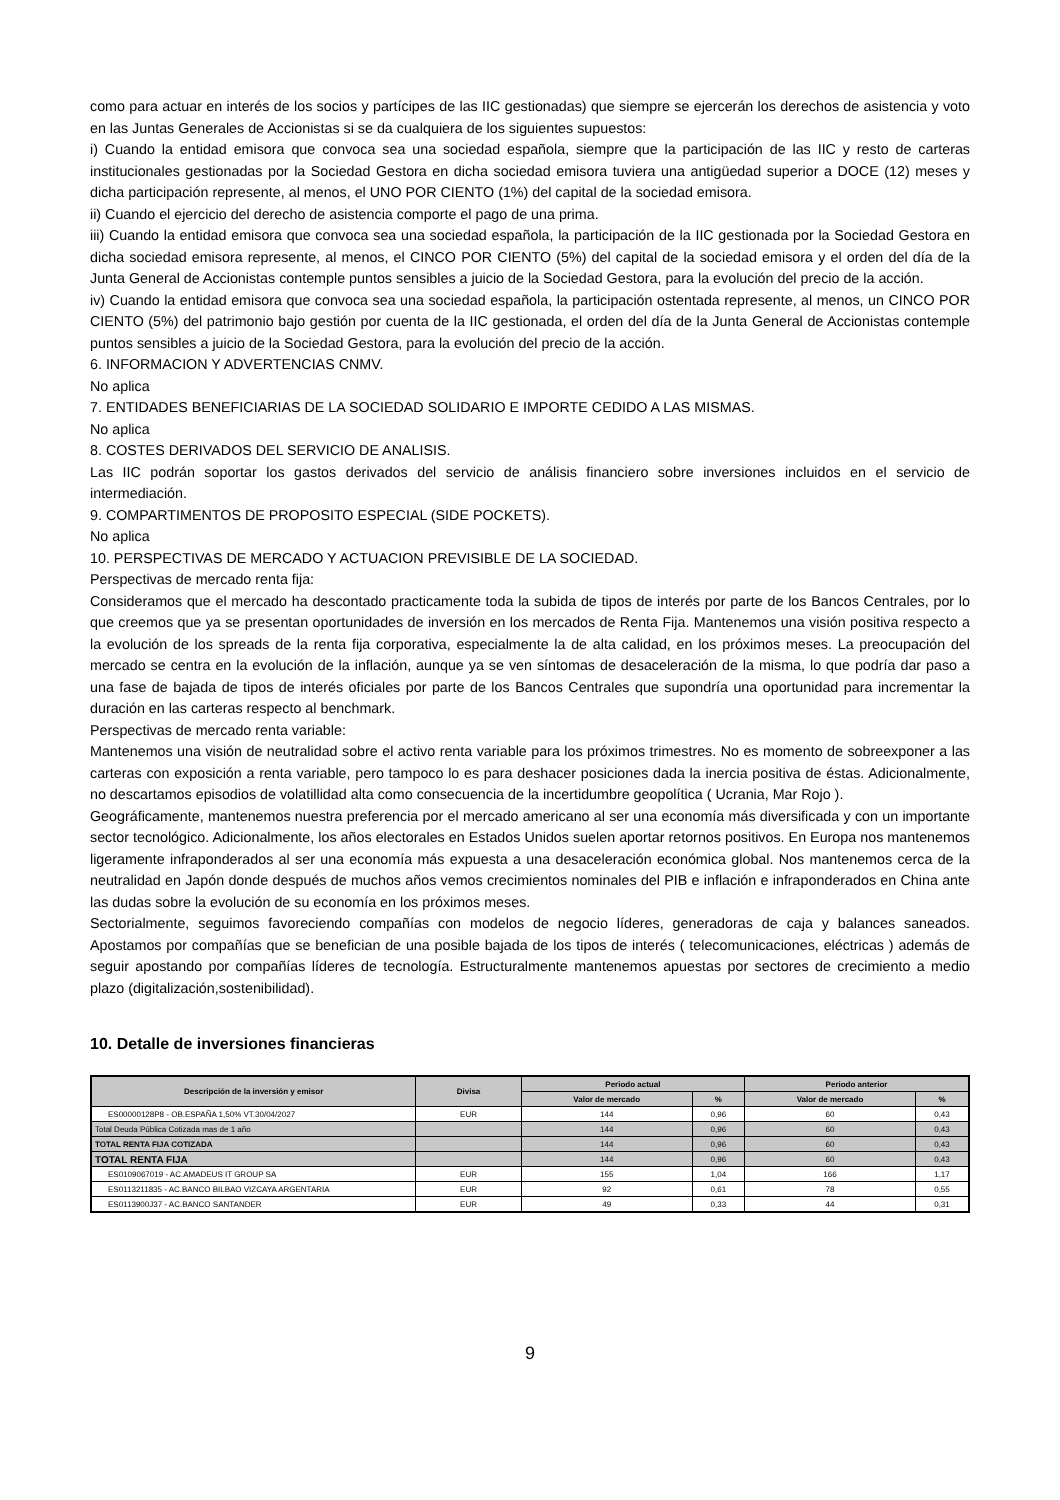como para actuar en interés de los socios y partícipes de las IIC gestionadas) que siempre se ejercerán los derechos de asistencia y voto en las Juntas Generales de Accionistas si se da cualquiera de los siguientes supuestos:
i) Cuando la entidad emisora que convoca sea una sociedad española, siempre que la participación de las IIC y resto de carteras institucionales gestionadas por la Sociedad Gestora en dicha sociedad emisora tuviera una antigüedad superior a DOCE (12) meses y dicha participación represente, al menos, el UNO POR CIENTO (1%) del capital de la sociedad emisora.
ii) Cuando el ejercicio del derecho de asistencia comporte el pago de una prima.
iii) Cuando la entidad emisora que convoca sea una sociedad española, la participación de la IIC gestionada por la Sociedad Gestora en dicha sociedad emisora represente, al menos, el CINCO POR CIENTO (5%) del capital de la sociedad emisora y el orden del día de la Junta General de Accionistas contemple puntos sensibles a juicio de la Sociedad Gestora, para la evolución del precio de la acción.
iv) Cuando la entidad emisora que convoca sea una sociedad española, la participación ostentada represente, al menos, un CINCO POR CIENTO (5%) del patrimonio bajo gestión por cuenta de la IIC gestionada, el orden del día de la Junta General de Accionistas contemple puntos sensibles a juicio de la Sociedad Gestora, para la evolución del precio de la acción.
6. INFORMACION Y ADVERTENCIAS CNMV.
No aplica
7. ENTIDADES BENEFICIARIAS DE LA SOCIEDAD SOLIDARIO E IMPORTE CEDIDO A LAS MISMAS.
No aplica
8. COSTES DERIVADOS DEL SERVICIO DE ANALISIS.
Las IIC podrán soportar los gastos derivados del servicio de análisis financiero sobre inversiones incluidos en el servicio de intermediación.
9. COMPARTIMENTOS DE PROPOSITO ESPECIAL (SIDE POCKETS).
No aplica
10. PERSPECTIVAS DE MERCADO Y ACTUACION PREVISIBLE DE LA SOCIEDAD.
Perspectivas de mercado renta fija:
Consideramos que el mercado ha descontado practicamente toda la subida de tipos de interés por parte de los Bancos Centrales, por lo que creemos que ya se presentan oportunidades de inversión en los mercados de Renta Fija. Mantenemos una visión positiva respecto a la evolución de los spreads de la renta fija corporativa, especialmente la de alta calidad, en los próximos meses. La preocupación del mercado se centra en la evolución de la inflación, aunque ya se ven síntomas de desaceleración de la misma, lo que podría dar paso a una fase de bajada de tipos de interés oficiales por parte de los Bancos Centrales que supondría una oportunidad para incrementar la duración en las carteras respecto al benchmark.
Perspectivas de mercado renta variable:
Mantenemos una visión de neutralidad sobre el activo renta variable para los próximos trimestres. No es momento de sobreexponer a las carteras con exposición a renta variable, pero tampoco lo es para deshacer posiciones dada la inercia positiva de éstas. Adicionalmente, no descartamos episodios de volatillidad alta como consecuencia de la incertidumbre geopolítica ( Ucrania, Mar Rojo ).
Geográficamente, mantenemos nuestra preferencia por el mercado americano al ser una economía más diversificada y con un importante sector tecnológico. Adicionalmente, los años electorales en Estados Unidos suelen aportar retornos positivos. En Europa nos mantenemos ligeramente infraponderados al ser una economía más expuesta a una desaceleración económica global. Nos mantenemos cerca de la neutralidad en Japón donde después de muchos años vemos crecimientos nominales del PIB e inflación e infraponderados en China ante las dudas sobre la evolución de su economía en los próximos meses.
Sectorialmente, seguimos favoreciendo compañías con modelos de negocio líderes, generadoras de caja y balances saneados. Apostamos por compañías que se benefician de una posible bajada de los tipos de interés ( telecomunicaciones, eléctricas ) además de seguir apostando por compañías líderes de tecnología. Estructuralmente mantenemos apuestas por sectores de crecimiento a medio plazo (digitalización,sostenibilidad).
10. Detalle de inversiones financieras
| Descripción de la inversión y emisor | Divisa | Periodo actual | | Periodo anterior | |
| --- | --- | --- | --- | --- | --- |
| | | Valor de mercado | % | Valor de mercado | % |
| ES00000128P8 - OB.ESPAÑA 1,50% VT.30/04/2027 | EUR | 144 | 0,96 | 60 | 0,43 |
| Total Deuda Pública Cotizada mas de 1 año | | 144 | 0,96 | 60 | 0,43 |
| TOTAL RENTA FIJA COTIZADA | | 144 | 0,96 | 60 | 0,43 |
| TOTAL RENTA FIJA | | 144 | 0,96 | 60 | 0,43 |
| ES0109067019 - AC.AMADEUS IT GROUP SA | EUR | 155 | 1,04 | 166 | 1,17 |
| ES0113211835 - AC.BANCO BILBAO VIZCAYA ARGENTARIA | EUR | 92 | 0,61 | 78 | 0,55 |
| ES0113900J37 - AC.BANCO SANTANDER | EUR | 49 | 0,33 | 44 | 0,31 |
9